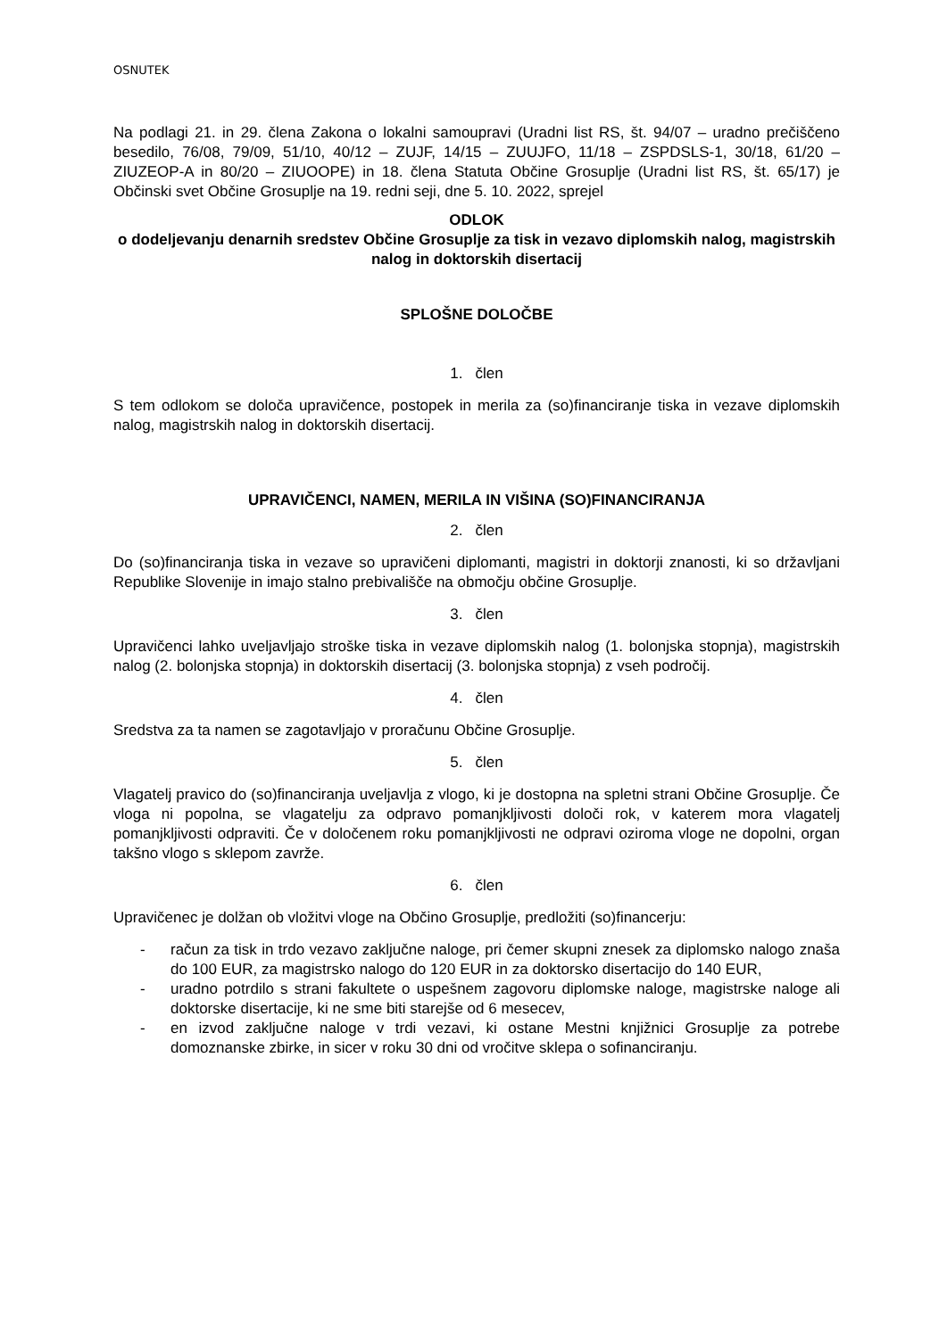OSNUTEK
Na podlagi 21. in 29. člena Zakona o lokalni samoupravi (Uradni list RS, št. 94/07 – uradno prečiščeno besedilo, 76/08, 79/09, 51/10, 40/12 – ZUJF, 14/15 – ZUUJFO, 11/18 – ZSPDSLS-1, 30/18, 61/20 – ZIUZEOP-A in 80/20 – ZIUOOPE) in 18. člena Statuta Občine Grosuplje (Uradni list RS, št. 65/17) je Občinski svet Občine Grosuplje na 19. redni seji, dne 5. 10. 2022, sprejel
ODLOK
o dodeljevanju denarnih sredstev Občine Grosuplje za tisk in vezavo diplomskih nalog, magistrskih nalog in doktorskih disertacij
SPLOŠNE DOLOČBE
1. člen
S tem odlokom se določa upravičence, postopek in merila za (so)financiranje tiska in vezave diplomskih nalog, magistrskih nalog in doktorskih disertacij.
UPRAVIČENCI, NAMEN, MERILA IN VIŠINA (SO)FINANCIRANJA
2. člen
Do (so)financiranja tiska in vezave so upravičeni diplomanti, magistri in doktorji znanosti, ki so državljani Republike Slovenije in imajo stalno prebivališče na območju občine Grosuplje.
3. člen
Upravičenci lahko uveljavljajo stroške tiska in vezave diplomskih nalog (1. bolonjska stopnja), magistrskih nalog (2. bolonjska stopnja) in doktorskih disertacij (3. bolonjska stopnja) z vseh področij.
4. člen
Sredstva za ta namen se zagotavljajo v proračunu Občine Grosuplje.
5. člen
Vlagatelj pravico do (so)financiranja uveljavlja z vlogo, ki je dostopna na spletni strani Občine Grosuplje. Če vloga ni popolna, se vlagatelju za odpravo pomanjkljivosti določi rok, v katerem mora vlagatelj pomanjkljivosti odpraviti. Če v določenem roku pomanjkljivosti ne odpravi oziroma vloge ne dopolni, organ takšno vlogo s sklepom zavrže.
6. člen
Upravičenec je dolžan ob vložitvi vloge na Občino Grosuplje, predložiti (so)financerju:
- račun za tisk in trdo vezavo zaključne naloge, pri čemer skupni znesek za diplomsko nalogo znaša do 100 EUR, za magistrsko nalogo do 120 EUR in za doktorsko disertacijo do 140 EUR,
- uradno potrdilo s strani fakultete o uspešnem zagovoru diplomske naloge, magistrske naloge ali doktorske disertacije, ki ne sme biti starejše od 6 mesecev,
- en izvod zaključne naloge v trdi vezavi, ki ostane Mestni knjižnici Grosuplje za potrebe domoznanske zbirke, in sicer v roku 30 dni od vročitve sklepa o sofinanciranju.